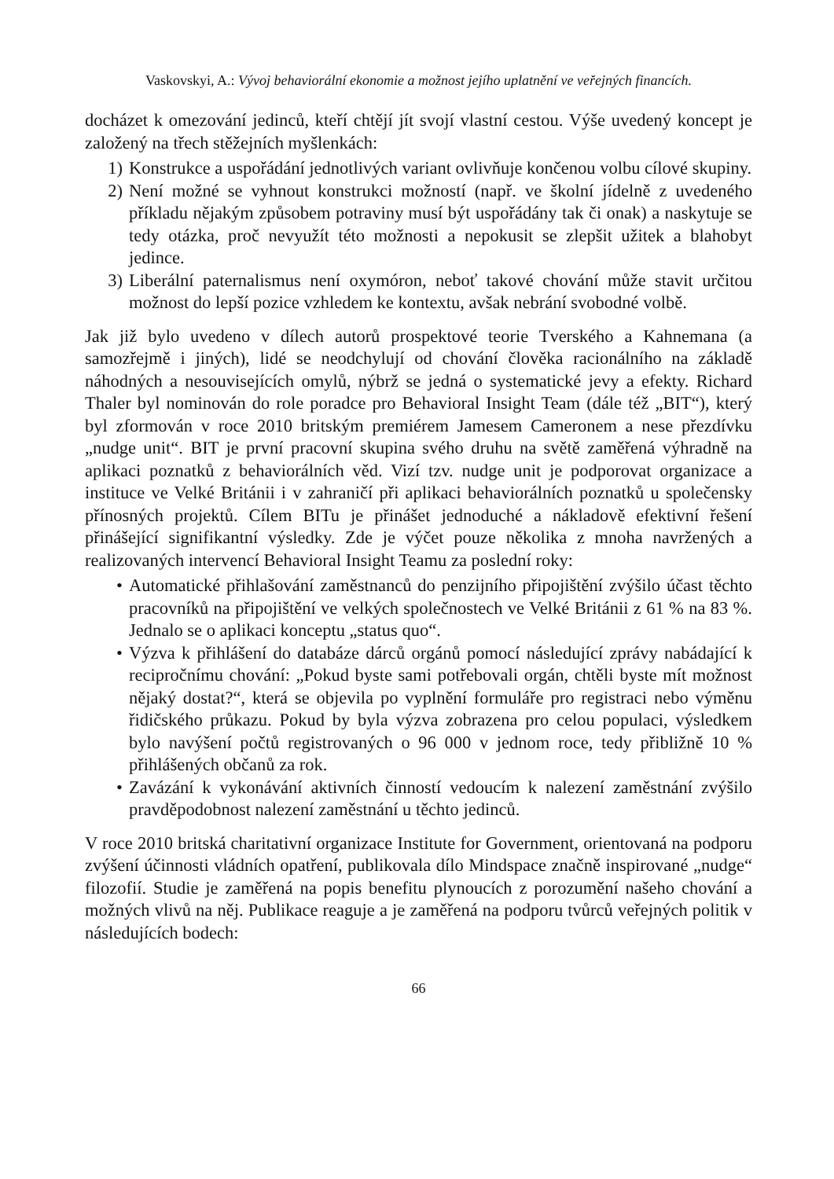Vaskovskyi, A.: Vývoj behaviorální ekonomie a možnost jejího uplatnění ve veřejných financích.
docházet k omezování jedinců, kteří chtějí jít svojí vlastní cestou. Výše uvedený koncept je založený na třech stěžejních myšlenkách:
1) Konstrukce a uspořádání jednotlivých variant ovlivňuje končenou volbu cílové skupiny.
2) Není možné se vyhnout konstrukci možností (např. ve školní jídelně z uvedeného příkladu nějakým způsobem potraviny musí být uspořádány tak či onak) a naskytuje se tedy otázka, proč nevyužít této možnosti a nepokusit se zlepšit užitek a blahobyt jedince.
3) Liberální paternalismus není oxymóron, neboť takové chování může stavit určitou možnost do lepší pozice vzhledem ke kontextu, avšak nebrání svobodné volbě.
Jak již bylo uvedeno v dílech autorů prospektové teorie Tverského a Kahnemana (a samozřejmě i jiných), lidé se neodchylují od chování člověka racionálního na základě náhodných a nesouvisejících omylů, nýbrž se jedná o systematické jevy a efekty. Richard Thaler byl nominován do role poradce pro Behavioral Insight Team (dále též „BIT“), který byl zformován v roce 2010 britským premiérem Jamesem Cameronem a nese přezdívku „nudge unit“. BIT je první pracovní skupina svého druhu na světě zaměřená výhradně na aplikaci poznatků z behaviorálních věd. Vizí tzv. nudge unit je podporovat organizace a instituce ve Velké Británii i v zahraničí při aplikaci behaviorálních poznatků u společensky přínosných projektů. Cílem BITu je přinášet jednoduché a nákladově efektivní řešení přinášející signifikantní výsledky. Zde je výčet pouze několika z mnoha navržených a realizovaných intervencí Behavioral Insight Teamu za poslední roky:
• Automatické přihlašování zaměstnanců do penzijního připojištění zvýšilo účast těchto pracovníků na připojištění ve velkých společnostech ve Velké Británii z 61 % na 83 %. Jednalo se o aplikaci konceptu „status quo“.
• Výzva k přihlášení do databáze dárců orgánů pomocí následující zprávy nabádající k recipročnímu chování: „Pokud byste sami potřebovali orgán, chtěli byste mít možnost nějaký dostat?“, která se objevila po vyplnění formuláře pro registraci nebo výměnu řidičského průkazu. Pokud by byla výzva zobrazena pro celou populaci, výsledkem bylo navýšení počtů registrovaných o 96 000 v jednom roce, tedy přibližně 10 % přihlášených občanů za rok.
• Zavázání k vykonávání aktivních činností vedoucím k nalezení zaměstnání zvýšilo pravděpodobnost nalezení zaměstnání u těchto jedinců.
V roce 2010 britská charitativní organizace Institute for Government, orientovaná na podporu zvýšení účinnosti vládních opatření, publikovala dílo Mindspace značně inspirované „nudge“ filozofií. Studie je zaměřená na popis benefitu plynoucích z porozumění našeho chování a možných vlivů na něj. Publikace reaguje a je zaměřená na podporu tvůrců veřejných politik v následujících bodech:
66